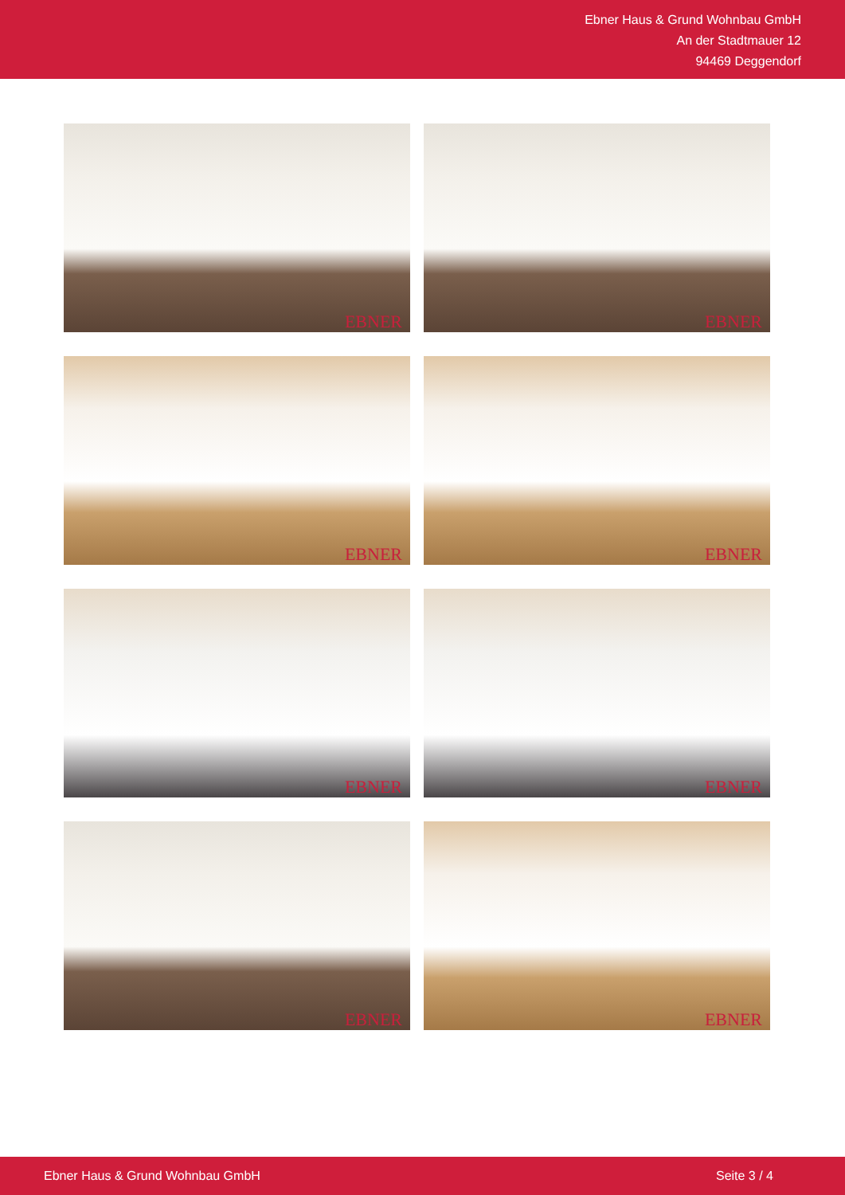Ebner Haus & Grund Wohnbau GmbH
An der Stadtmauer 12
94469 Deggendorf
EBNER
EBNER
EBNER
EBNER
EBNER
EBNER
EBNER
EBNER
Ebner Haus & Grund Wohnbau GmbH Seite 3 / 4